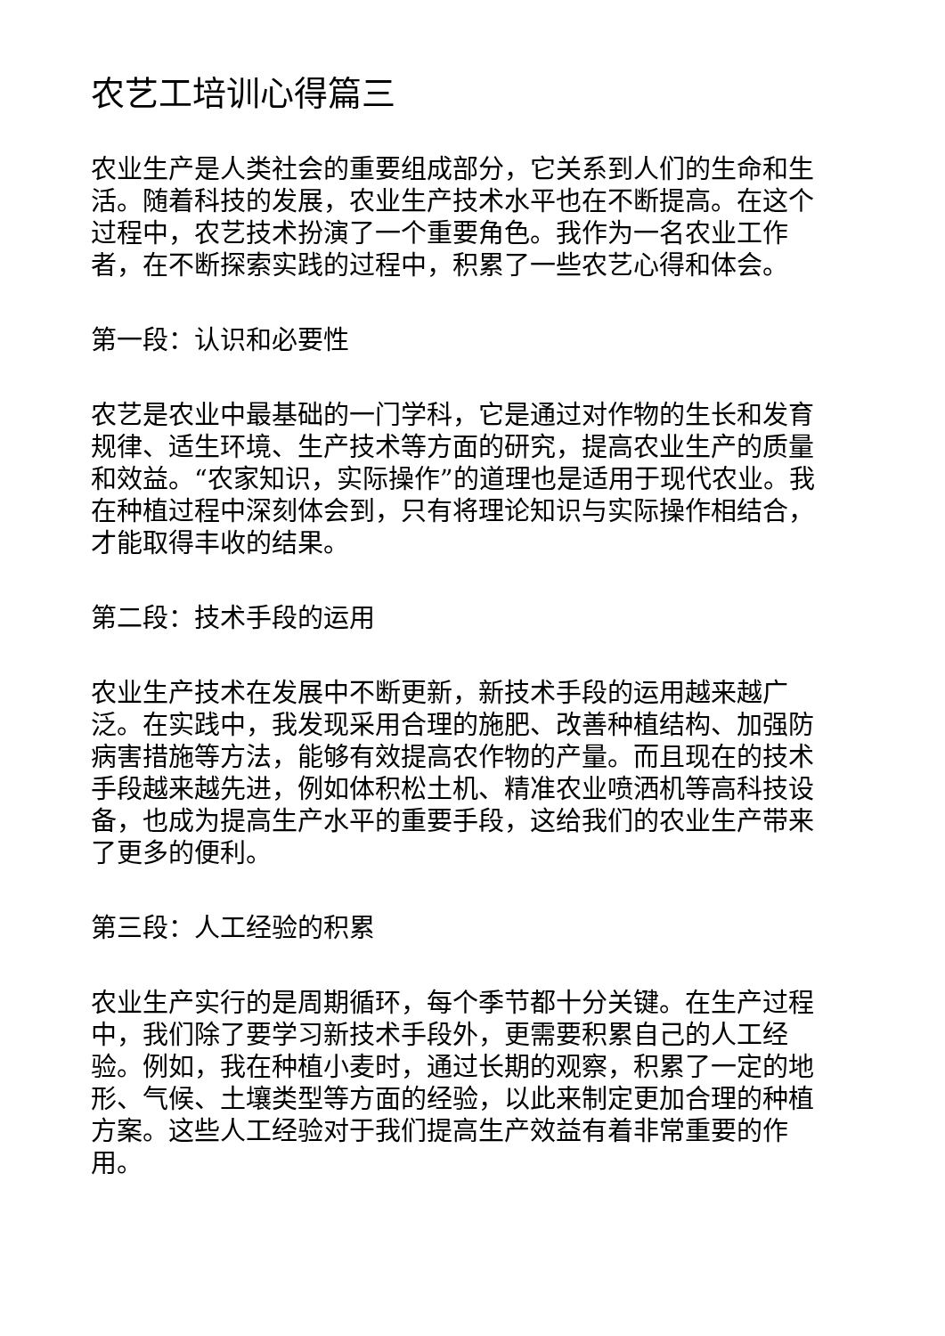农艺工培训心得篇三
农业生产是人类社会的重要组成部分，它关系到人们的生命和生活。随着科技的发展，农业生产技术水平也在不断提高。在这个过程中，农艺技术扮演了一个重要角色。我作为一名农业工作者，在不断探索实践的过程中，积累了一些农艺心得和体会。
第一段：认识和必要性
农艺是农业中最基础的一门学科，它是通过对作物的生长和发育规律、适生环境、生产技术等方面的研究，提高农业生产的质量和效益。“农家知识，实际操作”的道理也是适用于现代农业。我在种植过程中深刻体会到，只有将理论知识与实际操作相结合，才能取得丰收的结果。
第二段：技术手段的运用
农业生产技术在发展中不断更新，新技术手段的运用越来越广泛。在实践中，我发现采用合理的施肥、改善种植结构、加强防病害措施等方法，能够有效提高农作物的产量。而且现在的技术手段越来越先进，例如体积松土机、精准农业喷洒机等高科技设备，也成为提高生产水平的重要手段，这给我们的农业生产带来了更多的便利。
第三段：人工经验的积累
农业生产实行的是周期循环，每个季节都十分关键。在生产过程中，我们除了要学习新技术手段外，更需要积累自己的人工经验。例如，我在种植小麦时，通过长期的观察，积累了一定的地形、气候、土壤类型等方面的经验，以此来制定更加合理的种植方案。这些人工经验对于我们提高生产效益有着非常重要的作用。